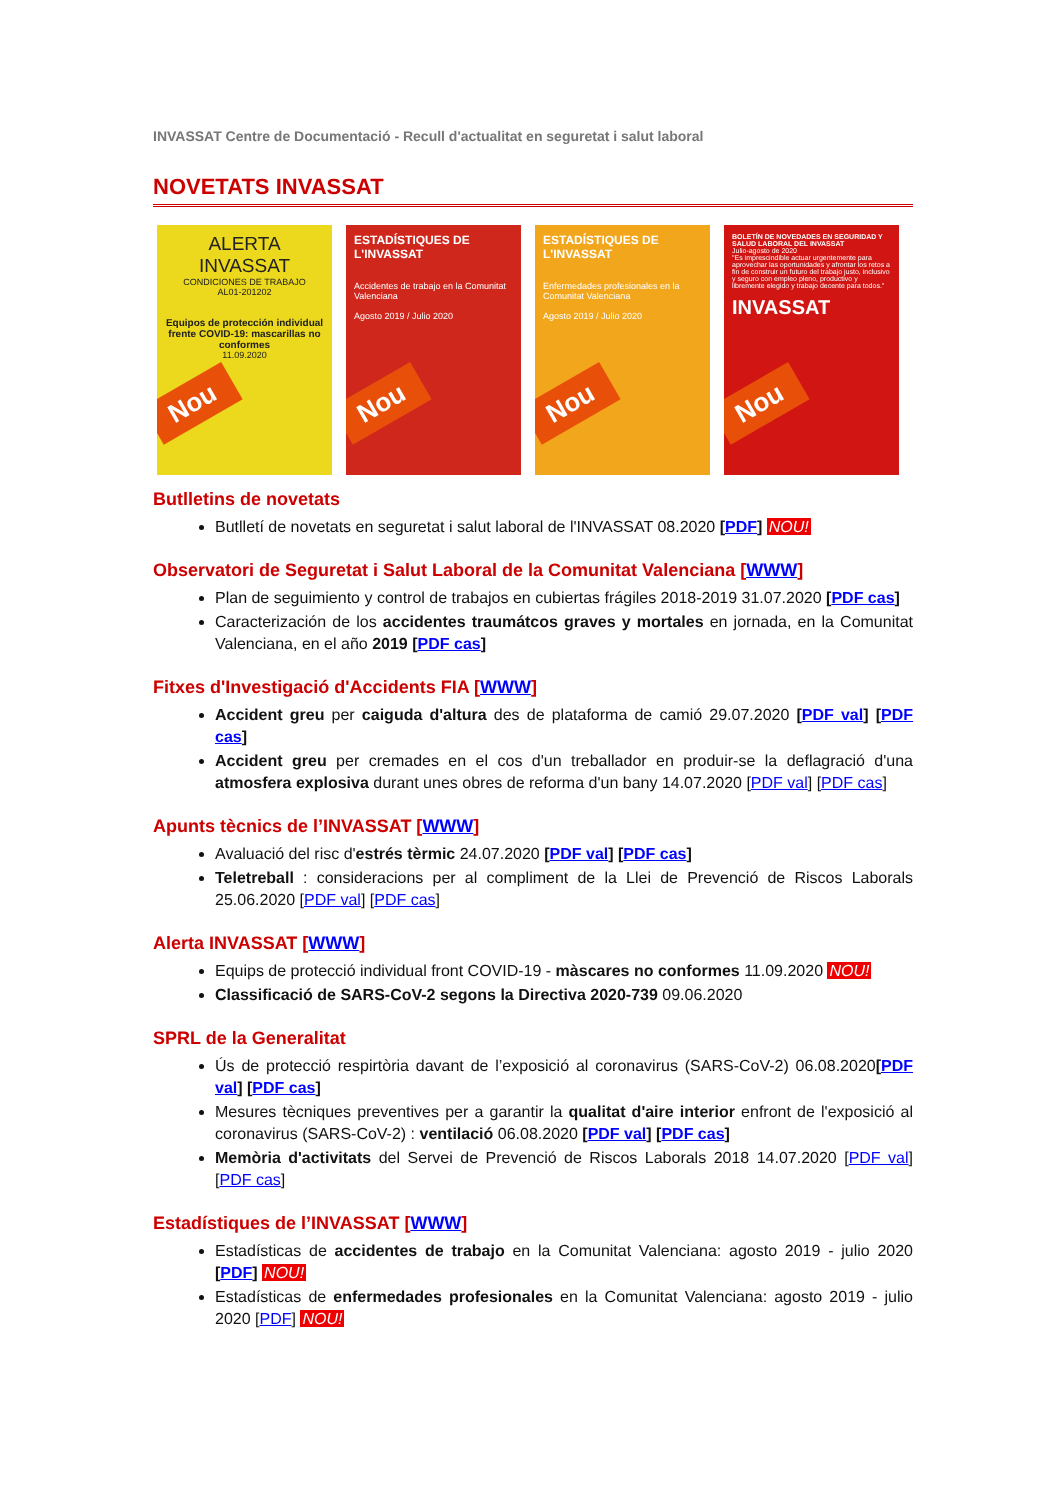INVASSAT Centre de Documentació - Recull d'actualitat en seguretat i salut laboral
NOVETATS INVASSAT
ALERTA
INVASSAT
CONDICIONES DE TRABAJO
AL01-201202
Equipos de protección individual frente COVID-19: mascarillas no conformes
11.09.2020
Nou
ESTADÍSTIQUES DE L'INVASSAT
Accidentes de trabajo en la Comunitat Valenciana
Agosto 2019 / Julio 2020
Nou
ESTADÍSTIQUES DE L'INVASSAT
Enfermedades profesionales en la Comunitat Valenciana
Agosto 2019 / Julio 2020
Nou
BOLETÍN DE NOVEDADES EN SEGURIDAD Y SALUD LABORAL DEL INVASSAT
Julio-agosto de 2020
"Es imprescindible actuar urgentemente para aprovechar las oportunidades y afrontar los retos a fin de construir un futuro del trabajo justo, inclusivo y seguro con empleo pleno, productivo y libremente elegido y trabajo decente para todos."
INVASSAT
Nou
Butlletins de novetats
Butlletí de novetats en seguretat i salut laboral de l'INVASSAT 08.2020 [PDF] NOU!
Observatori de Seguretat i Salut Laboral de la Comunitat Valenciana [WWW]
Plan de seguimiento y control de trabajos en cubiertas frágiles 2018-2019 31.07.2020 [PDF cas]
Caracterización de los accidentes traumátcos graves y mortales en jornada, en la Comunitat Valenciana, en el año 2019 [PDF cas]
Fitxes d'Investigació d'Accidents FIA [WWW]
Accident greu per caiguda d'altura des de plataforma de camió 29.07.2020 [PDF val] [PDF cas]
Accident greu per cremades en el cos d'un treballador en produir-se la deflagració d'una atmosfera explosiva durant unes obres de reforma d'un bany 14.07.2020 [PDF val] [PDF cas]
Apunts tècnics de l’INVASSAT [WWW]
Avaluació del risc d'estrés tèrmic 24.07.2020 [PDF val] [PDF cas]
Teletreball : consideracions per al compliment de la Llei de Prevenció de Riscos Laborals 25.06.2020 [PDF val] [PDF cas]
Alerta INVASSAT [WWW]
Equips de protecció individual front COVID-19 - màscares no conformes 11.09.2020 NOU!
Classificació de SARS-CoV-2 segons la Directiva 2020-739 09.06.2020
SPRL de la Generalitat
Ús de protecció respirtòria davant de l’exposició al coronavirus (SARS-CoV-2) 06.08.2020[PDF val] [PDF cas]
Mesures tècniques preventives per a garantir la qualitat d'aire interior enfront de l'exposició al coronavirus (SARS-CoV-2) : ventilació 06.08.2020 [PDF val] [PDF cas]
Memòria d'activitats del Servei de Prevenció de Riscos Laborals 2018 14.07.2020 [PDF val] [PDF cas]
Estadístiques de l’INVASSAT [WWW]
Estadísticas de accidentes de trabajo en la Comunitat Valenciana: agosto 2019 - julio 2020 [PDF] NOU!
Estadísticas de enfermedades profesionales en la Comunitat Valenciana: agosto 2019 - julio 2020 [PDF] NOU!